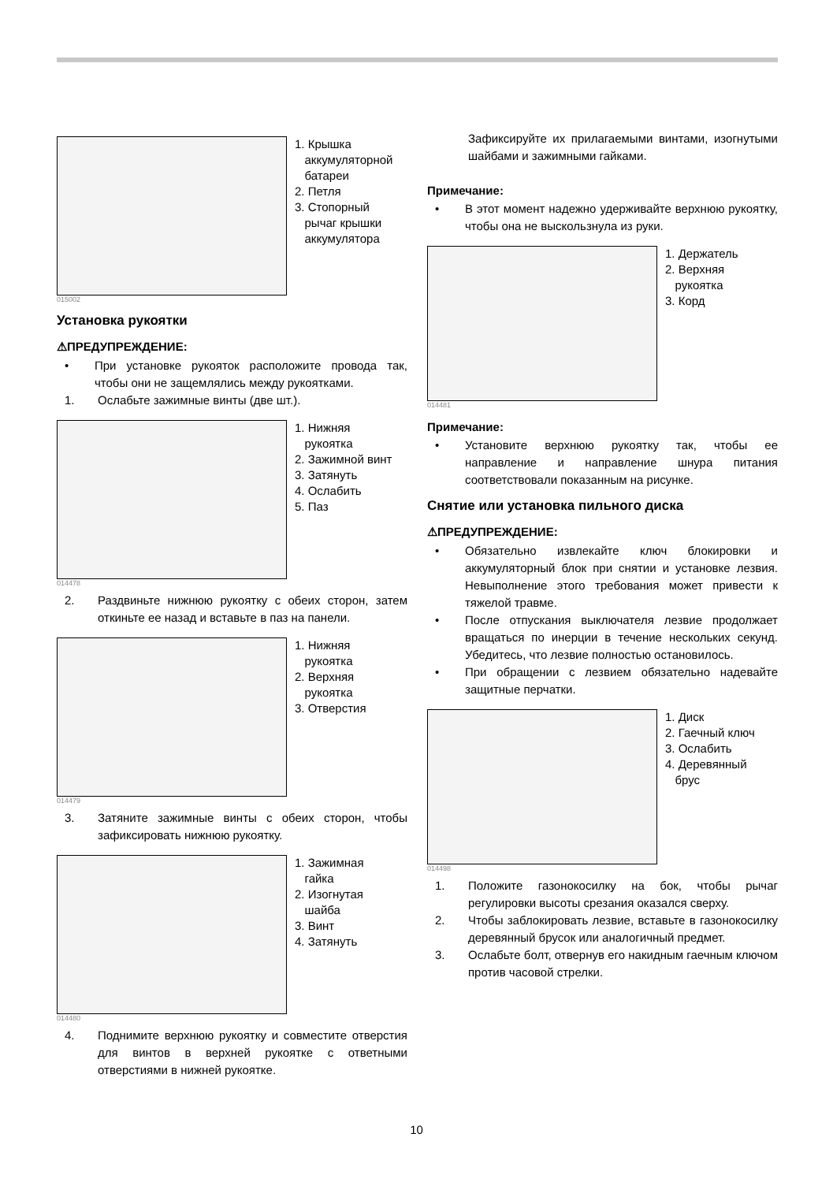1. Крышка
аккумуляторной
батареи
2. Петля
3. Стопорный
рычаг крышки
аккумулятора
015002
Установка рукоятки
⚠ПРЕДУПРЕЖДЕНИЕ:
• При установке рукояток расположите провода так, чтобы они не защемлялись между рукоятками.
1. Ослабьте зажимные винты (две шт.).
1. Нижняя
рукоятка
2. Зажимной винт
3. Затянуть
4. Ослабить
5. Паз
014478
2. Раздвиньте нижнюю рукоятку с обеих сторон, затем откиньте ее назад и вставьте в паз на панели.
1. Нижняя
рукоятка
2. Верхняя
рукоятка
3. Отверстия
014479
3. Затяните зажимные винты с обеих сторон, чтобы зафиксировать нижнюю рукоятку.
1. Зажимная
гайка
2. Изогнутая
шайба
3. Винт
4. Затянуть
014480
4. Поднимите верхнюю рукоятку и совместите отверстия для винтов в верхней рукоятке с ответными отверстиями в нижней рукоятке.
Зафиксируйте их прилагаемыми винтами, изогнутыми шайбами и зажимными гайками.
Примечание:
• В этот момент надежно удерживайте верхнюю рукоятку, чтобы она не выскользнула из руки.
1. Держатель
2. Верхняя
рукоятка
3. Корд
014481
Примечание:
• Установите верхнюю рукоятку так, чтобы ее направление и направление шнура питания соответствовали показанным на рисунке.
Снятие или установка пильного диска
⚠ПРЕДУПРЕЖДЕНИЕ:
• Обязательно извлекайте ключ блокировки и аккумуляторный блок при снятии и установке лезвия. Невыполнение этого требования может привести к тяжелой травме.
• После отпускания выключателя лезвие продолжает вращаться по инерции в течение нескольких секунд. Убедитесь, что лезвие полностью остановилось.
• При обращении с лезвием обязательно надевайте защитные перчатки.
1. Диск
2. Гаечный ключ
3. Ослабить
4. Деревянный
брус
014498
1. Положите газонокосилку на бок, чтобы рычаг регулировки высоты срезания оказался сверху.
2. Чтобы заблокировать лезвие, вставьте в газонокосилку деревянный брусок или аналогичный предмет.
3. Ослабьте болт, отвернув его накидным гаечным ключом против часовой стрелки.
10